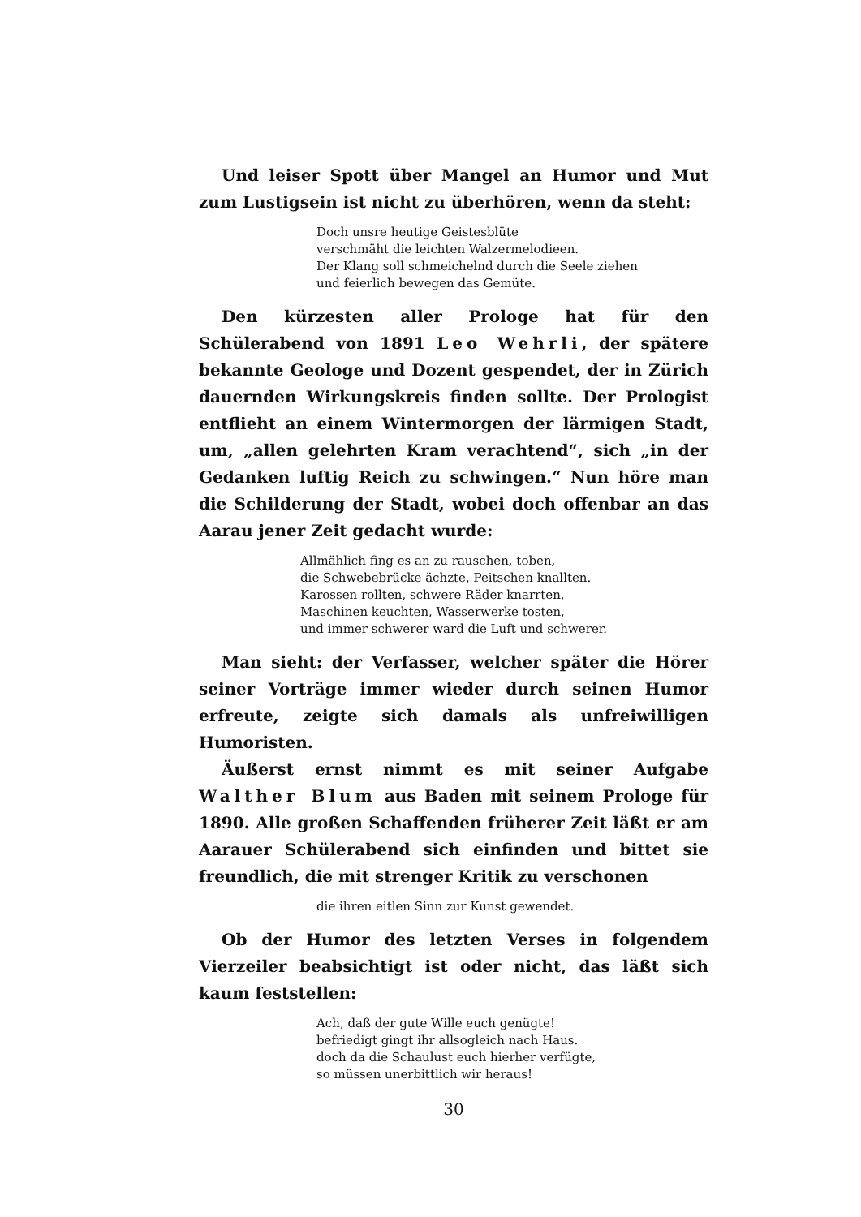Und leiser Spott über Mangel an Humor und Mut zum Lustigsein ist nicht zu überhören, wenn da steht:
Doch unsre heutige Geistesblüte
verschmäht die leichten Walzermelodieen.
Der Klang soll schmeichelnd durch die Seele ziehen
und feierlich bewegen das Gemüte.
Den kürzesten aller Prologe hat für den Schülerabend von 1891 Leo Wehrli, der spätere bekannte Geologe und Dozent gespendet, der in Zürich dauernden Wirkungskreis finden sollte. Der Prologist entflieht an einem Wintermorgen der lärmigen Stadt, um, „allen gelehrten Kram verachtend“, sich „in der Gedanken luftig Reich zu schwingen.“ Nun höre man die Schilderung der Stadt, wobei doch offenbar an das Aarau jener Zeit gedacht wurde:
Allmählich fing es an zu rauschen, toben,
die Schwebebrücke ächzte, Peitschen knallten.
Karossen rollten, schwere Räder knarrten,
Maschinen keuchten, Wasserwerke tosten,
und immer schwerer ward die Luft und schwerer.
Man sieht: der Verfasser, welcher später die Hörer seiner Vorträge immer wieder durch seinen Humor erfreute, zeigte sich damals als unfreiwilligen Humoristen.
Äußerst ernst nimmt es mit seiner Aufgabe Walther Blum aus Baden mit seinem Prologe für 1890. Alle großen Schaffenden früherer Zeit läßt er am Aarauer Schülerabend sich einfinden und bittet sie freundlich, die mit strenger Kritik zu verschonen
die ihren eitlen Sinn zur Kunst gewendet.
Ob der Humor des letzten Verses in folgendem Vierzeiler beabsichtigt ist oder nicht, das läßt sich kaum feststellen:
Ach, daß der gute Wille euch genügte!
befriedigt gingt ihr allsogleich nach Haus.
doch da die Schaulust euch hierher verfügte,
so müssen unerbittlich wir heraus!
30